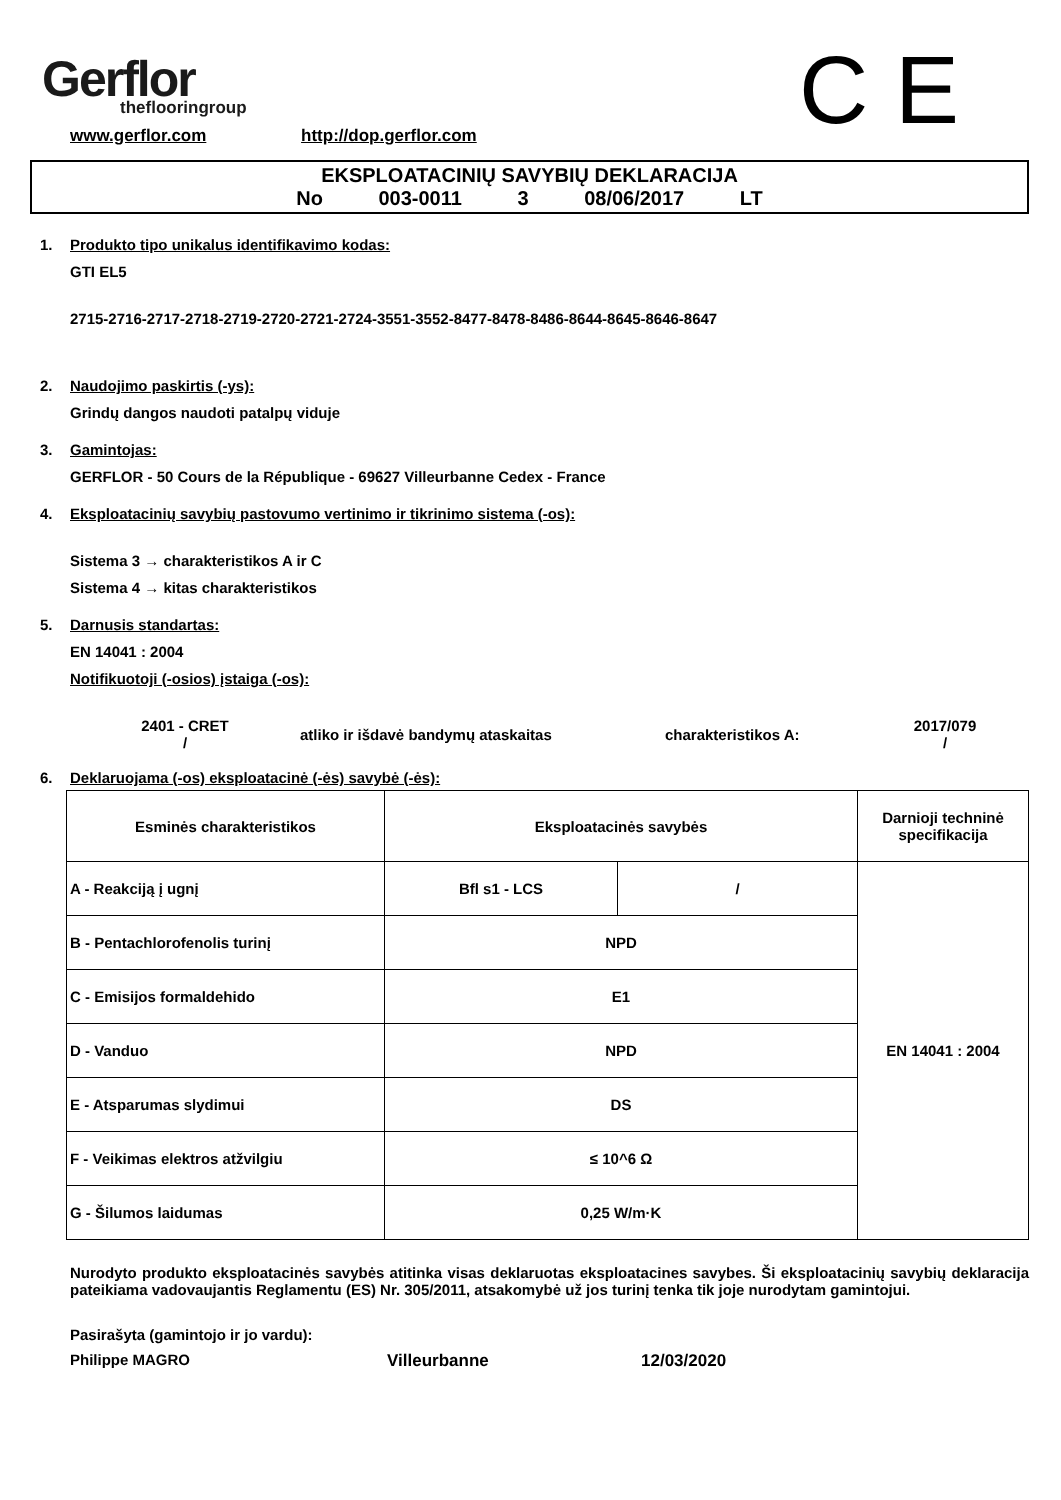Gerflor
theflooringroup
www.gerflor.com http://dop.gerflor.com
C E
EKSPLOATACINIŲ SAVYBIŲ DEKLARACIJA
No 003-0011 3 08/06/2017 LT
1. Produkto tipo unikalus identifikavimo kodas:
GTI EL5
2715-2716-2717-2718-2719-2720-2721-2724-3551-3552-8477-8478-8486-8644-8645-8646-8647
2. Naudojimo paskirtis (-ys):
Grindų dangos naudoti patalpų viduje
3. Gamintojas:
GERFLOR - 50 Cours de la République - 69627 Villeurbanne Cedex - France
4. Eksploatacinių savybių pastovumo vertinimo ir tikrinimo sistema (-os):
Sistema 3 → charakteristikos A ir C
Sistema 4 → kitas charakteristikos
5. Darnusis standartas:
EN 14041 : 2004
Notifikuotoji (-osios) įstaiga (-os):
2401 - CRET
/
atliko ir išdavė bandymų ataskaitas charakteristikos A:
2017/079
/
6. Deklaruojama (-os) eksploatacinė (-ės) savybė (-ės):
| Esminės charakteristikos | Eksploatacinės savybės | | Darnioji techninė specifikacija |
| --- | --- | --- | --- |
| A - Reakciją į ugnį | Bfl s1 - LCS | / | EN 14041 : 2004 |
| B - Pentachlorofenolis turinį | NPD | | |
| C - Emisijos formaldehido | E1 | | |
| D - Vanduo | NPD | | |
| E - Atsparumas slydimui | DS | | |
| F - Veikimas elektros atžvilgiu | ≤ 10^6 Ω | | |
| G - Šilumos laidumas | 0,25 W/m·K | | |
Nurodyto produkto eksploatacinės savybės atitinka visas deklaruotas eksploatacines savybes. Ši eksploatacinių savybių deklaracija pateikiama vadovaujantis Reglamentu (ES) Nr. 305/2011, atsakomybė už jos turinį tenka tik joje nurodytam gamintojui.
Pasirašyta (gamintojo ir jo vardu):
Philippe MAGRO Villeurbanne 12/03/2020